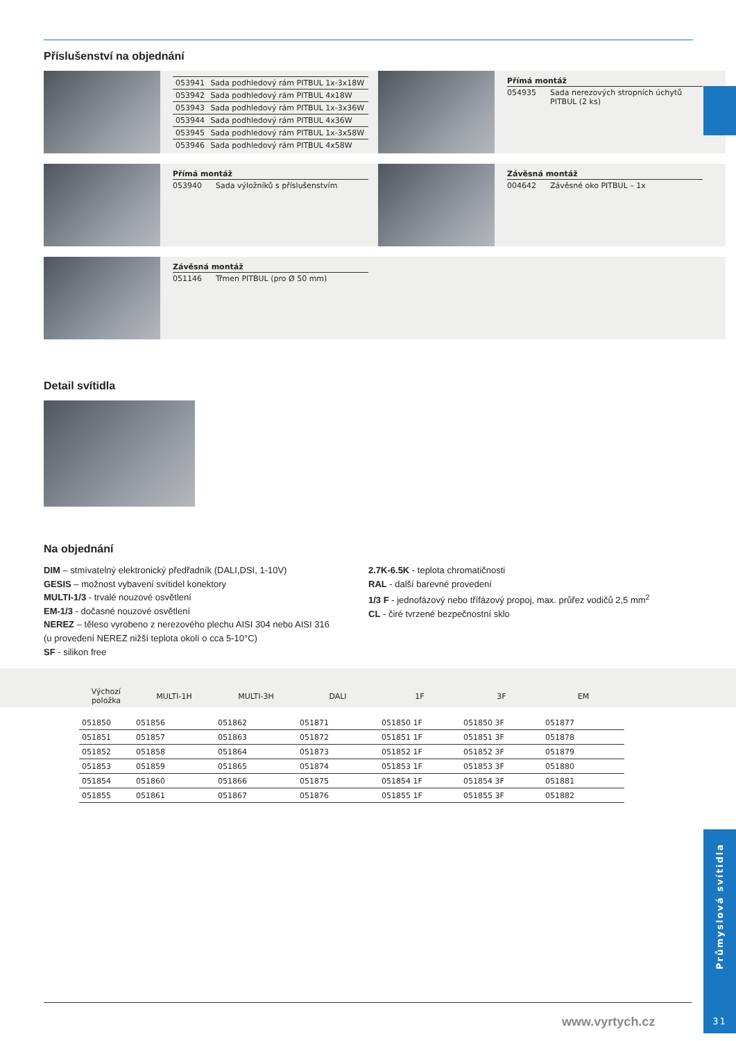Příslušenství na objednání
| 053941 | Sada podhledový rám PITBUL 1x-3x18W |
| 053942 | Sada podhledový rám PITBUL 4x18W |
| 053943 | Sada podhledový rám PITBUL 1x-3x36W |
| 053944 | Sada podhledový rám PITBUL 4x36W |
| 053945 | Sada podhledový rám PITBUL 1x-3x58W |
| 053946 | Sada podhledový rám PITBUL 4x58W |
Přímá montáž
054935 Sada nerezových stropních úchytů PITBUL (2 ks)
Přímá montáž
053940 Sada výložníků s příslušenstvím
Závěsná montáž
004642 Závěsné oko PITBUL – 1x
Závěsná montáž
051146 Třmen PITBUL (pro Ø 50 mm)
Detail svítidla
Na objednání
DIM – stmívatelný elektronický předřadník (DALI,DSI, 1-10V)
GESIS – možnost vybavení svítidel konektory
MULTI-1/3 - trvalé nouzové osvětlení
EM-1/3 - dočasné nouzové osvětlení
NEREZ – těleso vyrobeno z nerezového plechu AISI 304 nebo AISI 316
(u provedení NEREZ nižší teplota okolí o cca 5-10°C)
SF - silikon free
2.7K-6.5K - teplota chromatičnosti
RAL - další barevné provedení
1/3 F - jednofázový nebo třífázový propoj, max. průřez vodičů 2,5 mm<sup>2</sup>
CL - čiré tvrzené bezpečnostní sklo
| Výchozí položka | MULTI-1H | MULTI-3H | DALI | 1F | 3F | EM |
| --- | --- | --- | --- | --- | --- | --- |
| 051850 | 051856 | 051862 | 051871 | 051850 1F | 051850 3F | 051877 |
| 051851 | 051857 | 051863 | 051872 | 051851 1F | 051851 3F | 051878 |
| 051852 | 051858 | 051864 | 051873 | 051852 1F | 051852 3F | 051879 |
| 051853 | 051859 | 051865 | 051874 | 051853 1F | 051853 3F | 051880 |
| 051854 | 051860 | 051866 | 051875 | 051854 1F | 051854 3F | 051881 |
| 051855 | 051861 | 051867 | 051876 | 051855 1F | 051855 3F | 051882 |
Průmyslová svítidla
31
www.vyrtych.cz